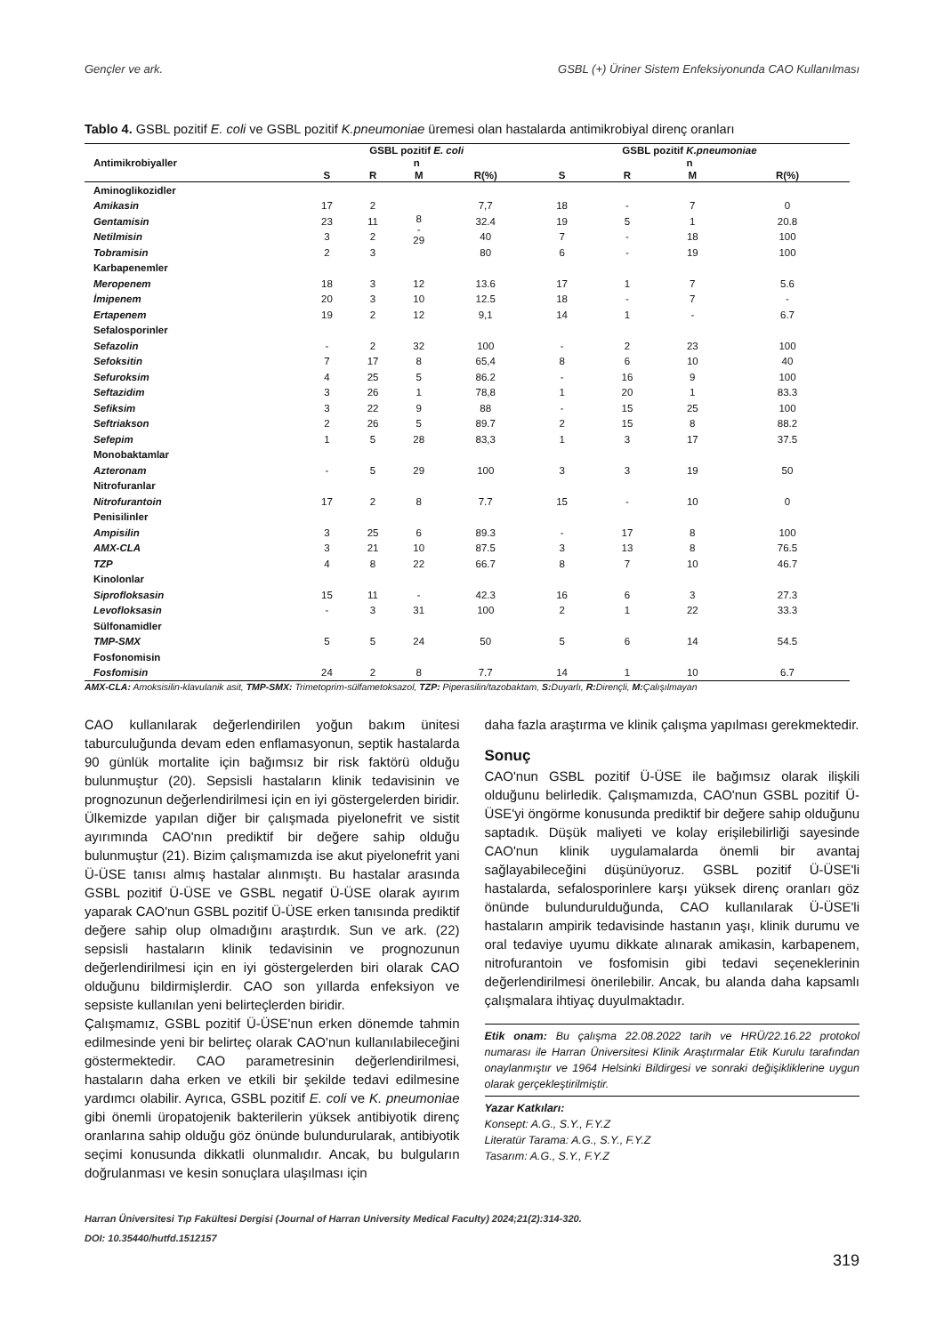Gençler ve ark. GSBL (+) Üriner Sistem Enfeksiyonunda CAO Kullanılması
Tablo 4. GSBL pozitif E. coli ve GSBL pozitif K.pneumoniae üremesi olan hastalarda antimikrobiyal direnç oranları
| Antimikrobiyaller | GSBL pozitif E. coli | | | | GSBL pozitif K.pneumoniae | | | |
| --- | --- | --- | --- | --- | --- | --- | --- | --- |
| | n | | | | n | | | |
| | S | R | M | R(%) | S | R | M | R(%) |
| Aminoglikozidler | | | | | | | | |
| Amikasin | 17 | 2 | 8 - 29 | 7,7 | 18 | - | 7 | 0 |
| Gentamisin | 23 | 11 | | 32.4 | 19 | 5 | 1 | 20.8 |
| Netilmisin | 3 | 2 | | 40 | 7 | - | 18 | 100 |
| Tobramisin | 2 | 3 | | 80 | 6 | - | 19 | 100 |
| Karbapenemler | | | | | | | | |
| Meropenem | 18 | 3 | 12 | 13.6 | 17 | 1 | 7 | 5.6 |
| İmipenem | 20 | 3 | 10 | 12.5 | 18 | - | 7 | - |
| Ertapenem | 19 | 2 | 12 | 9,1 | 14 | 1 | - | 6.7 |
| Sefalosporinler | | | | | | | | |
| Sefazolin | - | 2 | 32 | 100 | - | 2 | 23 | 100 |
| Sefoksitin | 7 | 17 | 8 | 65,4 | 8 | 6 | 10 | 40 |
| Sefuroksim | 4 | 25 | 5 | 86.2 | - | 16 | 9 | 100 |
| Seftazidim | 3 | 26 | 1 | 78,8 | 1 | 20 | 1 | 83.3 |
| Sefiksim | 3 | 22 | 9 | 88 | - | 15 | 25 | 100 |
| Seftriakson | 2 | 26 | 5 | 89.7 | 2 | 15 | 8 | 88.2 |
| Sefepim | 1 | 5 | 28 | 83,3 | 1 | 3 | 17 | 37.5 |
| Monobaktamlar | | | | | | | | |
| Azteronam | - | 5 | 29 | 100 | 3 | 3 | 19 | 50 |
| Nitrofuranlar | | | | | | | | |
| Nitrofurantoin | 17 | 2 | 8 | 7.7 | 15 | - | 10 | 0 |
| Penisilinler | | | | | | | | |
| Ampisilin | 3 | 25 | 6 | 89.3 | - | 17 | 8 | 100 |
| AMX-CLA | 3 | 21 | 10 | 87.5 | 3 | 13 | 8 | 76.5 |
| TZP | 4 | 8 | 22 | 66.7 | 8 | 7 | 10 | 46.7 |
| Kinolonlar | | | | | | | | |
| Siprofloksasin | 15 | 11 | - | 42.3 | 16 | 6 | 3 | 27.3 |
| Levofloksasin | - | 3 | 31 | 100 | 2 | 1 | 22 | 33.3 |
| Sülfonamidler | | | | | | | | |
| TMP-SMX | 5 | 5 | 24 | 50 | 5 | 6 | 14 | 54.5 |
| Fosfonomisin | | | | | | | | |
| Fosfomisin | 24 | 2 | 8 | 7.7 | 14 | 1 | 10 | 6.7 |
AMX-CLA: Amoksisilin-klavulanik asit, TMP-SMX: Trimetoprim-sülfametoksazol, TZP: Piperasilin/tazobaktam, S: Duyarlı, R: Dirençli, M: Çalışılmayan
CAO kullanılarak değerlendirilen yoğun bakım ünitesi taburculuğunda devam eden enflamasyonun, septik hastalarda 90 günlük mortalite için bağımsız bir risk faktörü olduğu bulunmuştur (20). Sepsisli hastaların klinik tedavisinin ve prognozunun değerlendirilmesi için en iyi göstergelerden biridir. Ülkemizde yapılan diğer bir çalışmada piyelonefrit ve sistit ayırımında CAO'nın prediktif bir değere sahip olduğu bulunmuştur (21). Bizim çalışmamızda ise akut piyelonefrit yani Ü-ÜSE tanısı almış hastalar alınmıştı. Bu hastalar arasında GSBL pozitif Ü-ÜSE ve GSBL negatif Ü-ÜSE olarak ayırım yaparak CAO'nun GSBL pozitif Ü-ÜSE erken tanısında prediktif değere sahip olup olmadığını araştırdık. Sun ve ark. (22) sepsisli hastaların klinik tedavisinin ve prognozunun değerlendirilmesi için en iyi göstergelerden biri olarak CAO olduğunu bildirmişlerdir. CAO son yıllarda enfeksiyon ve sepsiste kullanılan yeni belirteçlerden biridir.
Çalışmamız, GSBL pozitif Ü-ÜSE'nun erken dönemde tahmin edilmesinde yeni bir belirteç olarak CAO'nun kullanılabileceğini göstermektedir. CAO parametresinin değerlendirilmesi, hastaların daha erken ve etkili bir şekilde tedavi edilmesine yardımcı olabilir. Ayrıca, GSBL pozitif E. coli ve K. pneumoniae gibi önemli üropatojenik bakterilerin yüksek antibiyotik direnç oranlarına sahip olduğu göz önünde bulundurularak, antibiyotik seçimi konusunda dikkatli olunmalıdır. Ancak, bu bulguların doğrulanması ve kesin sonuçlara ulaşılması için
daha fazla araştırma ve klinik çalışma yapılması gerekmektedir.
Sonuç
CAO'nun GSBL pozitif Ü-ÜSE ile bağımsız olarak ilişkili olduğunu belirledik. Çalışmamızda, CAO'nun GSBL pozitif Ü-ÜSE'yi öngörme konusunda prediktif bir değere sahip olduğunu saptadık. Düşük maliyeti ve kolay erişilebilirliği sayesinde CAO'nun klinik uygulamalarda önemli bir avantaj sağlayabileceğini düşünüyoruz. GSBL pozitif Ü-ÜSE'li hastalarda, sefalosporinlere karşı yüksek direnç oranları göz önünde bulundurulduğunda, CAO kullanılarak Ü-ÜSE'li hastaların ampirik tedavisinde hastanın yaşı, klinik durumu ve oral tedaviye uyumu dikkate alınarak amikasin, karbapenem, nitrofurantoin ve fosfomisin gibi tedavi seçeneklerinin değerlendirilmesi önerilebilir. Ancak, bu alanda daha kapsamlı çalışmalara ihtiyaç duyulmaktadır.
Etik onam: Bu çalışma 22.08.2022 tarih ve HRÜ/22.16.22 protokol numarası ile Harran Üniversitesi Klinik Araştırmalar Etik Kurulu tarafından onaylanmıştır ve 1964 Helsinki Bildirgesi ve sonraki değişikliklerine uygun olarak gerçekleştirilmiştir.
Yazar Katkıları:
Konsept: A.G., S.Y., F.Y.Z
Literatür Tarama: A.G., S.Y., F.Y.Z
Tasarım: A.G., S.Y., F.Y.Z
Harran Üniversitesi Tıp Fakültesi Dergisi (Journal of Harran University Medical Faculty) 2024;21(2):314-320.
DOI: 10.35440/hutfd.1512157
319